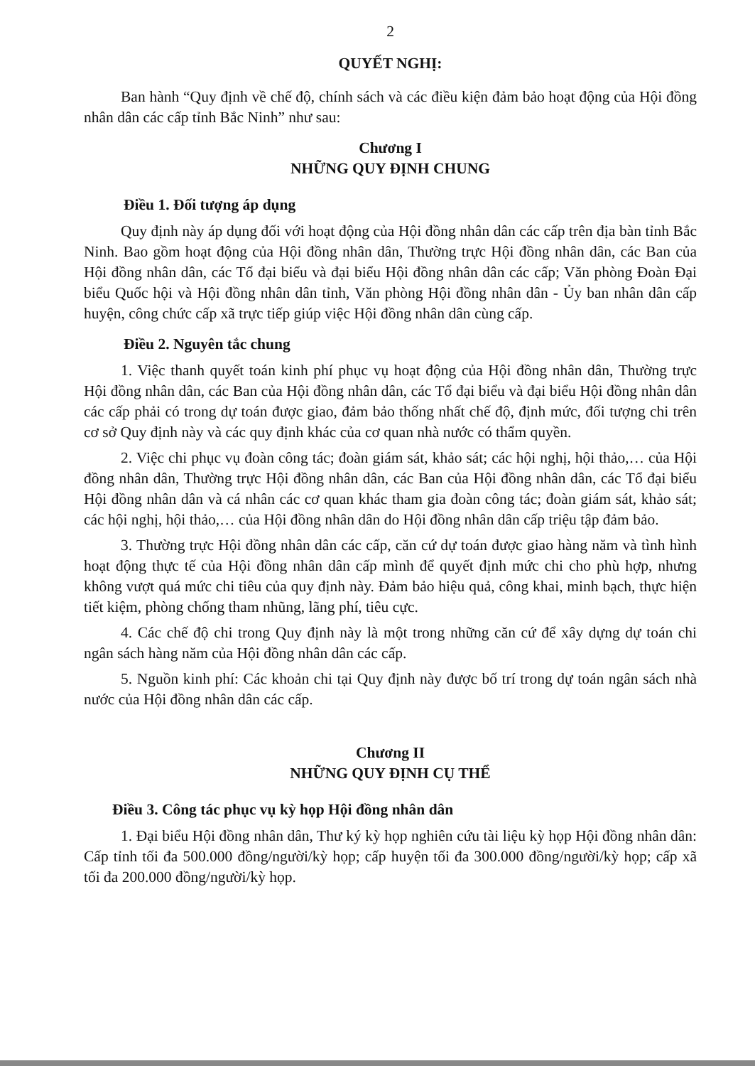2
QUYẾT NGHỊ:
Ban hành “Quy định về chế độ, chính sách và các điều kiện đảm bảo hoạt động của Hội đồng nhân dân các cấp tỉnh Bắc Ninh” như sau:
Chương I
NHỮNG QUY ĐỊNH CHUNG
Điều 1. Đối tượng áp dụng
Quy định này áp dụng đối với hoạt động của Hội đồng nhân dân các cấp trên địa bàn tỉnh Bắc Ninh. Bao gồm hoạt động của Hội đồng nhân dân, Thường trực Hội đồng nhân dân, các Ban của Hội đồng nhân dân, các Tổ đại biểu và đại biểu Hội đồng nhân dân các cấp; Văn phòng Đoàn Đại biểu Quốc hội và Hội đồng nhân dân tỉnh, Văn phòng Hội đồng nhân dân - Ủy ban nhân dân cấp huyện, công chức cấp xã trực tiếp giúp việc Hội đồng nhân dân cùng cấp.
Điều 2. Nguyên tắc chung
1. Việc thanh quyết toán kinh phí phục vụ hoạt động của Hội đồng nhân dân, Thường trực Hội đồng nhân dân, các Ban của Hội đồng nhân dân, các Tổ đại biểu và đại biểu Hội đồng nhân dân các cấp phải có trong dự toán được giao, đảm bảo thống nhất chế độ, định mức, đối tượng chi trên cơ sở Quy định này và các quy định khác của cơ quan nhà nước có thẩm quyền.
2. Việc chi phục vụ đoàn công tác; đoàn giám sát, khảo sát; các hội nghị, hội thảo,… của Hội đồng nhân dân, Thường trực Hội đồng nhân dân, các Ban của Hội đồng nhân dân, các Tổ đại biểu Hội đồng nhân dân và cá nhân các cơ quan khác tham gia đoàn công tác; đoàn giám sát, khảo sát; các hội nghị, hội thảo,… của Hội đồng nhân dân do Hội đồng nhân dân cấp triệu tập đảm bảo.
3. Thường trực Hội đồng nhân dân các cấp, căn cứ dự toán được giao hàng năm và tình hình hoạt động thực tế của Hội đồng nhân dân cấp mình để quyết định mức chi cho phù hợp, nhưng không vượt quá mức chi tiêu của quy định này. Đảm bảo hiệu quả, công khai, minh bạch, thực hiện tiết kiệm, phòng chống tham nhũng, lãng phí, tiêu cực.
4. Các chế độ chi trong Quy định này là một trong những căn cứ để xây dựng dự toán chi ngân sách hàng năm của Hội đồng nhân dân các cấp.
5. Nguồn kinh phí: Các khoản chi tại Quy định này được bố trí trong dự toán ngân sách nhà nước của Hội đồng nhân dân các cấp.
Chương II
NHỮNG QUY ĐỊNH CỤ THỂ
Điều 3. Công tác phục vụ kỳ họp Hội đồng nhân dân
1. Đại biểu Hội đồng nhân dân, Thư ký kỳ họp nghiên cứu tài liệu kỳ họp Hội đồng nhân dân: Cấp tỉnh tối đa 500.000 đồng/người/kỳ họp; cấp huyện tối đa 300.000 đồng/người/kỳ họp; cấp xã tối đa 200.000 đồng/người/kỳ họp.